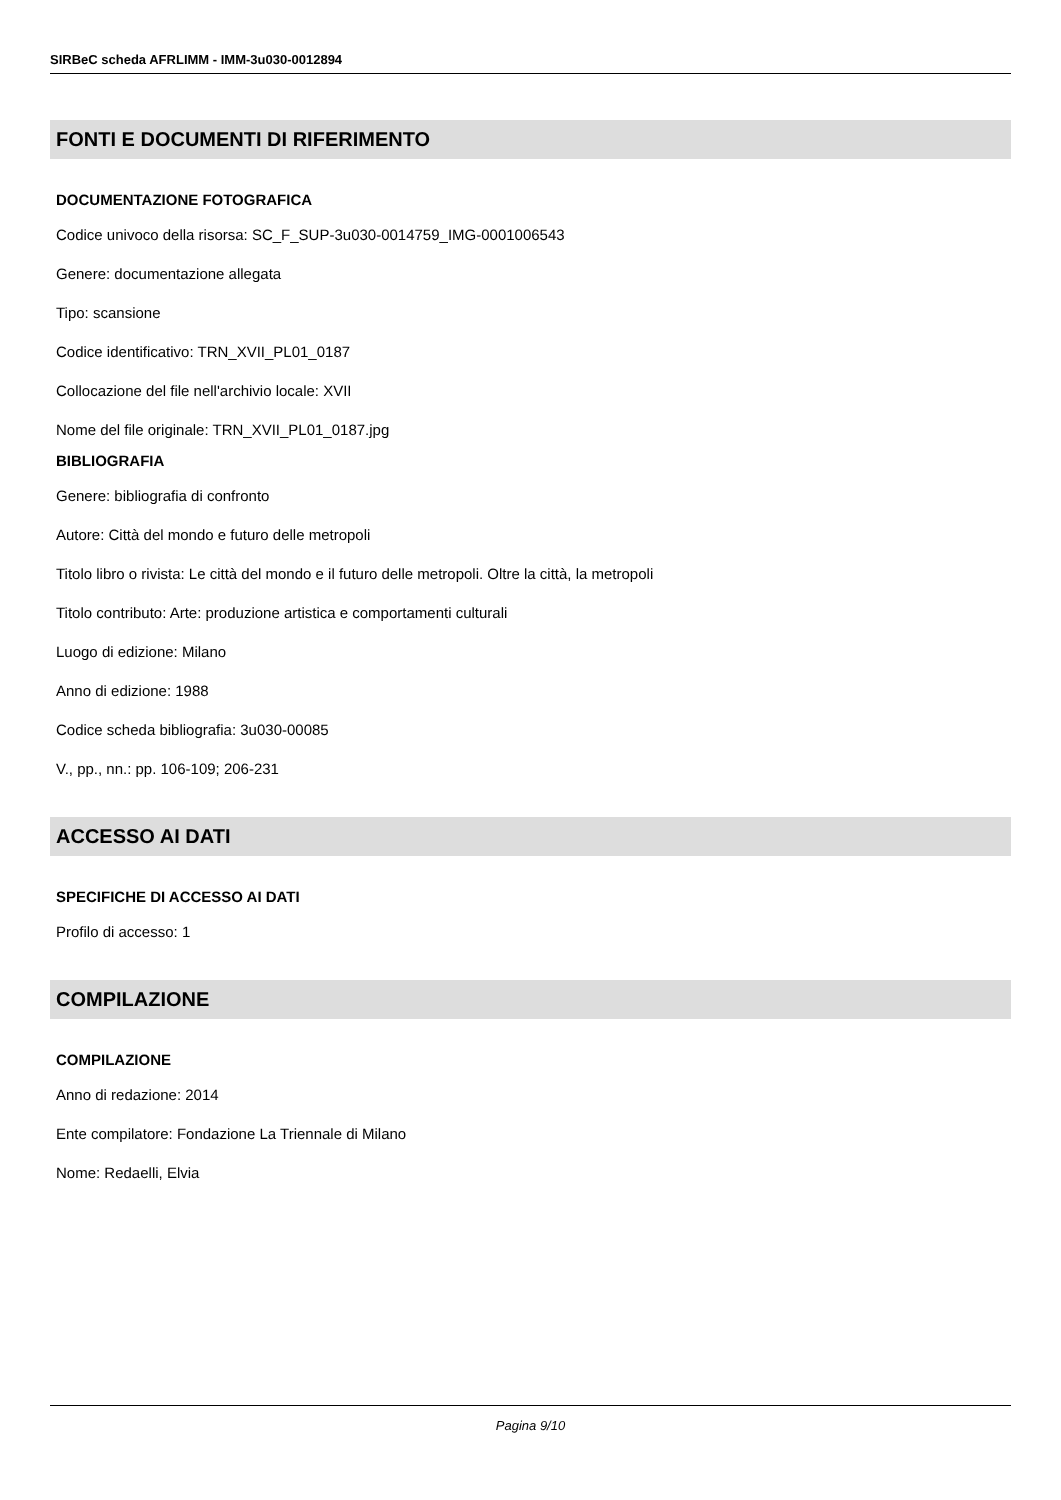SIRBeC scheda AFRLIMM - IMM-3u030-0012894
FONTI E DOCUMENTI DI RIFERIMENTO
DOCUMENTAZIONE FOTOGRAFICA
Codice univoco della risorsa: SC_F_SUP-3u030-0014759_IMG-0001006543
Genere: documentazione allegata
Tipo: scansione
Codice identificativo: TRN_XVII_PL01_0187
Collocazione del file nell'archivio locale: XVII
Nome del file originale: TRN_XVII_PL01_0187.jpg
BIBLIOGRAFIA
Genere: bibliografia di confronto
Autore: Città del mondo e futuro delle metropoli
Titolo libro o rivista: Le città del mondo e il futuro delle metropoli. Oltre la città, la metropoli
Titolo contributo: Arte: produzione artistica e comportamenti culturali
Luogo di edizione: Milano
Anno di edizione: 1988
Codice scheda bibliografia: 3u030-00085
V., pp., nn.: pp. 106-109; 206-231
ACCESSO AI DATI
SPECIFICHE DI ACCESSO AI DATI
Profilo di accesso: 1
COMPILAZIONE
COMPILAZIONE
Anno di redazione: 2014
Ente compilatore: Fondazione La Triennale di Milano
Nome: Redaelli, Elvia
Pagina 9/10